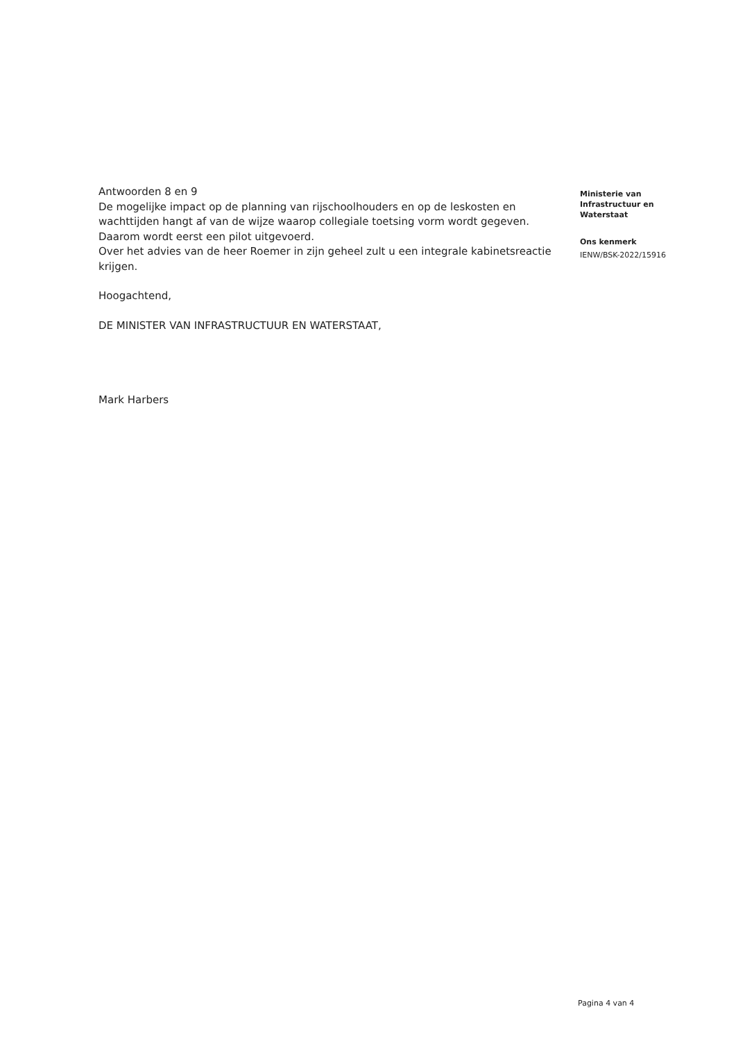Antwoorden 8 en 9
De mogelijke impact op de planning van rijschoolhouders en op de leskosten en wachttijden hangt af van de wijze waarop collegiale toetsing vorm wordt gegeven. Daarom wordt eerst een pilot uitgevoerd.
Over het advies van de heer Roemer in zijn geheel zult u een integrale kabinetsreactie krijgen.
Hoogachtend,
DE MINISTER VAN INFRASTRUCTUUR EN WATERSTAAT,
Mark Harbers
Ministerie van
Infrastructuur en
Waterstaat
Ons kenmerk
IENW/BSK-2022/15916
Pagina 4 van 4